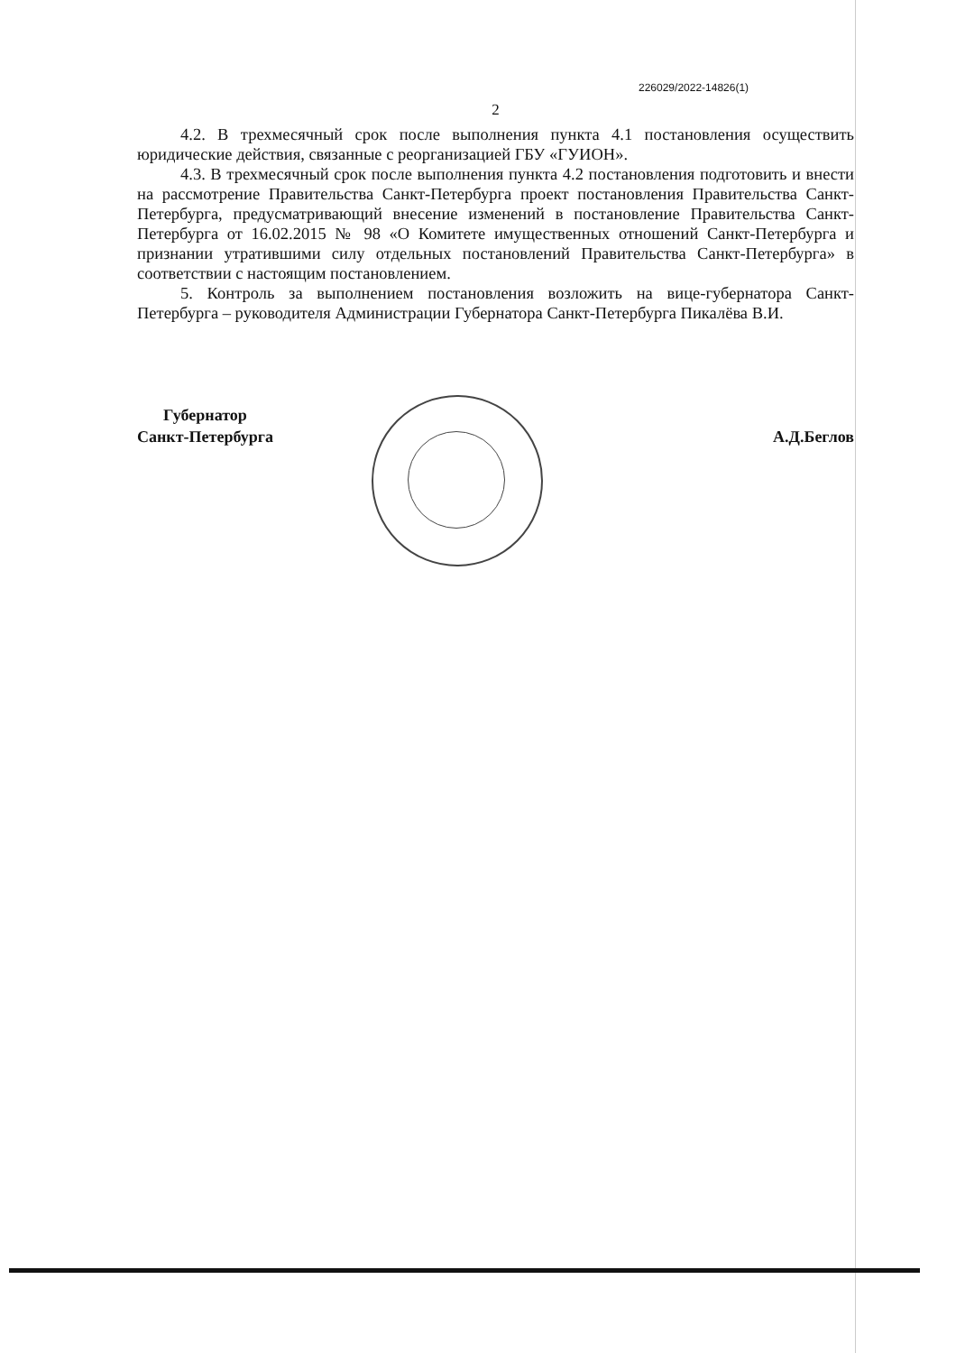226029/2022-14826(1)
2
4.2. В трехмесячный срок после выполнения пункта 4.1 постановления осуществить юридические действия, связанные с реорганизацией ГБУ «ГУИОН».
4.3. В трехмесячный срок после выполнения пункта 4.2 постановления подготовить и внести на рассмотрение Правительства Санкт-Петербурга проект постановления Правительства Санкт-Петербурга, предусматривающий внесение изменений в постановление Правительства Санкт-Петербурга от 16.02.2015 № 98 «О Комитете имущественных отношений Санкт-Петербурга и признании утратившими силу отдельных постановлений Правительства Санкт-Петербурга» в соответствии с настоящим постановлением.
5. Контроль за выполнением постановления возложить на вице-губернатора Санкт-Петербурга – руководителя Администрации Губернатора Санкт-Петербурга Пикалёва В.И.
Губернатор
Санкт-Петербурга
А.Д.Беглов